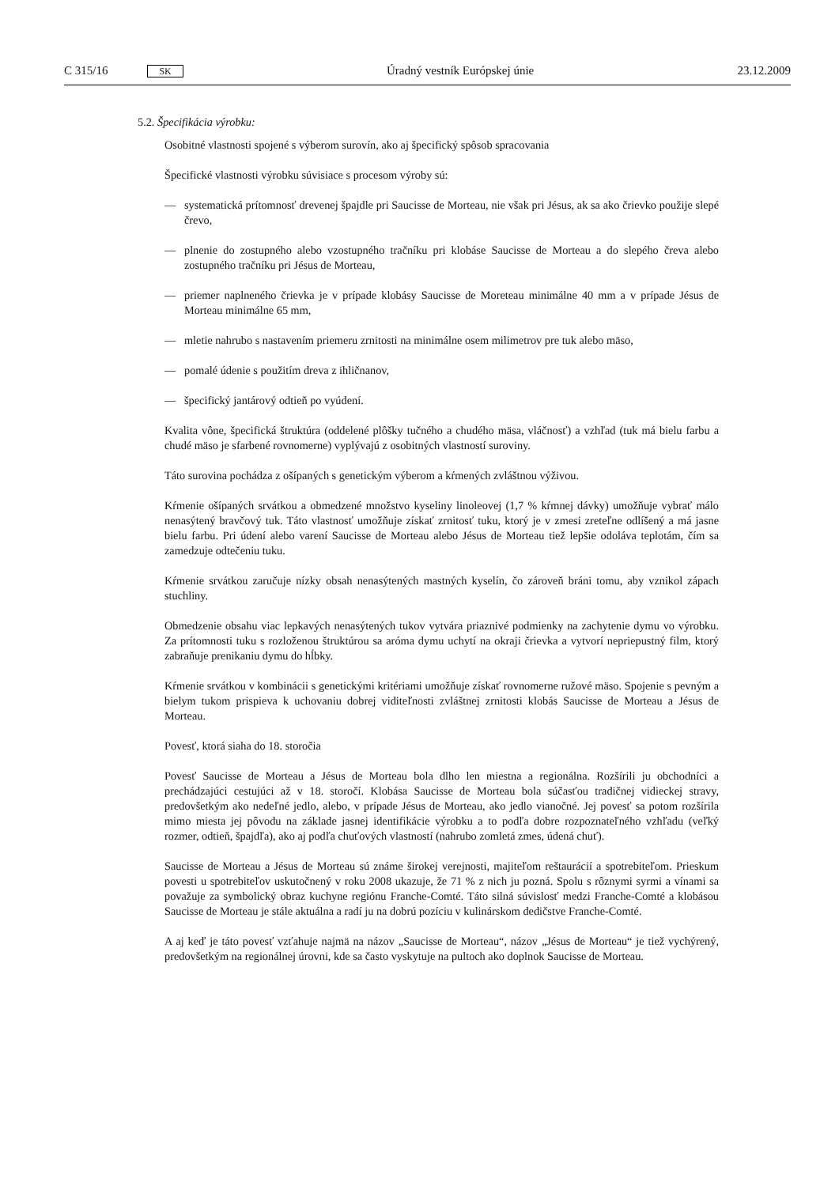C 315/16 SK
Úradný vestník Európskej únie 23.12.2009
5.2. Špecifikácia výrobku:
Osobitné vlastnosti spojené s výberom surovín, ako aj špecifický spôsob spracovania
Špecifické vlastnosti výrobku súvisiace s procesom výroby sú:
— systematická prítomnosť drevenej špajdle pri Saucisse de Morteau, nie však pri Jésus, ak sa ako črievko použije slepé črevo,
— plnenie do zostupného alebo vzostupného tračníku pri klobáse Saucisse de Morteau a do slepého čreva alebo zostupného tračníku pri Jésus de Morteau,
— priemer naplneného črievka je v prípade klobásy Saucisse de Moreteau minimálne 40 mm a v prípade Jésus de Morteau minimálne 65 mm,
— mletie nahrubo s nastavením priemeru zrnitosti na minimálne osem milimetrov pre tuk alebo mäso,
— pomalé údenie s použitím dreva z ihličnanov,
— špecifický jantárový odtieň po vyúdení.
Kvalita vône, špecifická štruktúra (oddelené plôšky tučného a chudého mäsa, vláčnosť) a vzhľad (tuk má bielu farbu a chudé mäso je sfarbené rovnomerne) vyplývajú z osobitných vlastností suroviny.
Táto surovina pochádza z ošípaných s genetickým výberom a kŕmených zvláštnou výživou.
Kŕmenie ošípaných srvátkou a obmedzené množstvo kyseliny linoleovej (1,7 % kŕmnej dávky) umožňuje vybrať málo nenasýtený bravčový tuk. Táto vlastnosť umožňuje získať zrnitosť tuku, ktorý je v zmesi zreteľne odlíšený a má jasne bielu farbu. Pri údení alebo varení Saucisse de Morteau alebo Jésus de Morteau tiež lepšie odoláva teplotám, čím sa zamedzuje odtečeniu tuku.
Kŕmenie srvátkou zaručuje nízky obsah nenasýtených mastných kyselín, čo zároveň bráni tomu, aby vznikol zápach stuchliny.
Obmedzenie obsahu viac lepkavých nenasýtených tukov vytvára priaznivé podmienky na zachytenie dymu vo výrobku. Za prítomnosti tuku s rozloženou štruktúrou sa aróma dymu uchytí na okraji črievka a vytvorí nepriepustný film, ktorý zabraňuje prenikaniu dymu do hĺbky.
Kŕmenie srvátkou v kombinácii s genetickými kritériami umožňuje získať rovnomerne ružové mäso. Spojenie s pevným a bielym tukom prispieva k uchovaniu dobrej viditeľnosti zvláštnej zrnitosti klobás Saucisse de Morteau a Jésus de Morteau.
Povesť, ktorá siaha do 18. storočia
Povesť Saucisse de Morteau a Jésus de Morteau bola dlho len miestna a regionálna. Rozšírili ju obchodníci a prechádzajúci cestujúci až v 18. storočí. Klobása Saucisse de Morteau bola súčasťou tradičnej vidieckej stravy, predovšetkým ako nedeľné jedlo, alebo, v prípade Jésus de Morteau, ako jedlo vianočné. Jej povesť sa potom rozšírila mimo miesta jej pôvodu na základe jasnej identifikácie výrobku a to podľa dobre rozpoznateľného vzhľadu (veľký rozmer, odtieň, špajdľa), ako aj podľa chuťových vlastností (nahrubo zomletá zmes, údená chuť).
Saucisse de Morteau a Jésus de Morteau sú známe širokej verejnosti, majiteľom reštaurácií a spotrebiteľom. Prieskum povesti u spotrebiteľov uskutočnený v roku 2008 ukazuje, že 71 % z nich ju pozná. Spolu s rôznymi syrmi a vínami sa považuje za symbolický obraz kuchyne regiónu Franche-Comté. Táto silná súvislosť medzi Franche-Comté a klobásou Saucisse de Morteau je stále aktuálna a radí ju na dobrú pozíciu v kulinárskom dedičstve Franche-Comté.
A aj keď je táto povesť vzťahuje najmä na názov „Saucisse de Morteau“, názov „Jésus de Morteau“ je tiež vychýrený, predovšetkým na regionálnej úrovni, kde sa často vyskytuje na pultoch ako doplnok Saucisse de Morteau.